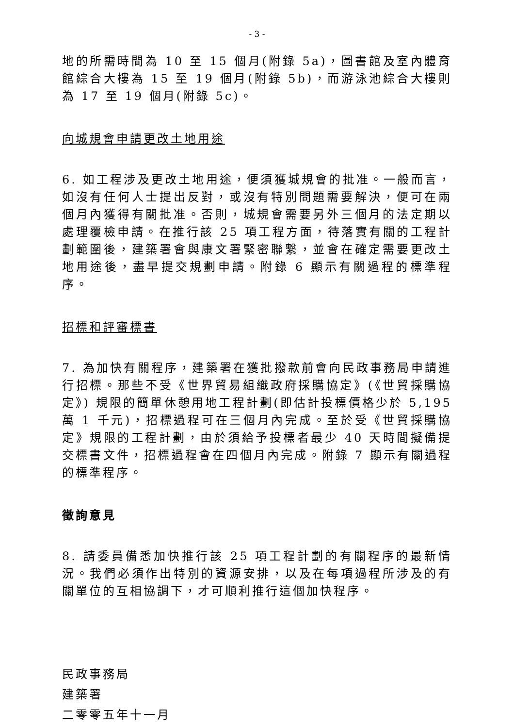- 3 -
地的所需時間為 10 至 15 個月(附錄 5a)，圖書館及室內體育館綜合大樓為 15 至 19 個月(附錄 5b)，而游泳池綜合大樓則為 17 至 19 個月(附錄 5c)。
向城規會申請更改土地用途
6. 如工程涉及更改土地用途，便須獲城規會的批准。一般而言，如沒有任何人士提出反對，或沒有特別問題需要解決，便可在兩個月內獲得有關批准。否則，城規會需要另外三個月的法定期以處理覆檢申請。在推行該 25 項工程方面，待落實有關的工程計劃範圍後，建築署會與康文署緊密聯繫，並會在確定需要更改土地用途後，盡早提交規劃申請。附錄 6 顯示有關過程的標準程序。
招標和評審標書
7. 為加快有關程序，建築署在獲批撥款前會向民政事務局申請進行招標。那些不受《世界貿易組織政府採購協定》(《世貿採購協定》) 規限的簡單休憩用地工程計劃(即估計投標價格少於 5,195 萬 1 千元)，招標過程可在三個月內完成。至於受《世貿採購協定》規限的工程計劃，由於須給予投標者最少 40 天時間擬備提交標書文件，招標過程會在四個月內完成。附錄 7 顯示有關過程的標準程序。
徵詢意見
8. 請委員備悉加快推行該 25 項工程計劃的有關程序的最新情況。我們必須作出特別的資源安排，以及在每項過程所涉及的有關單位的互相協調下，才可順利推行這個加快程序。
民政事務局
建築署
二零零五年十一月